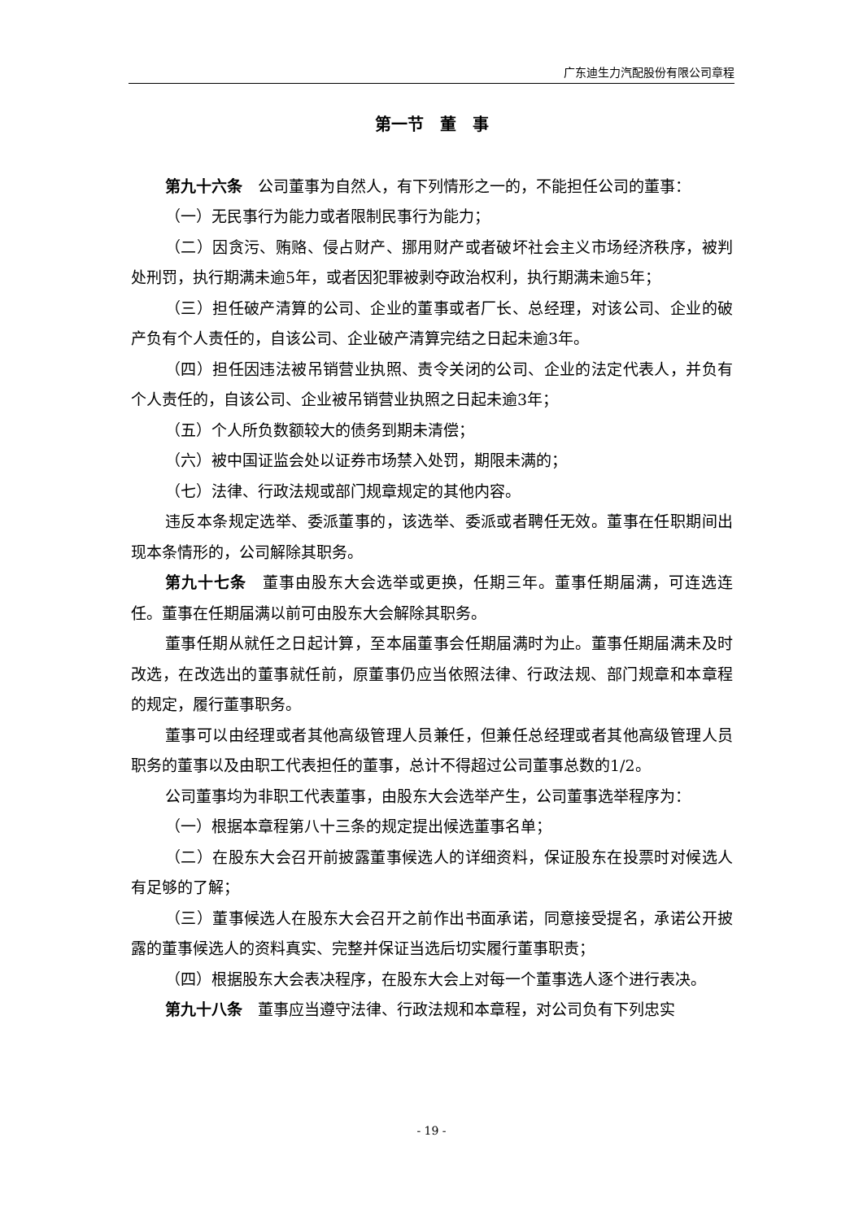广东迪生力汽配股份有限公司章程
第一节　董　事
第九十六条　公司董事为自然人，有下列情形之一的，不能担任公司的董事：
（一）无民事行为能力或者限制民事行为能力；
（二）因贪污、贿赂、侵占财产、挪用财产或者破坏社会主义市场经济秩序，被判处刑罚，执行期满未逾5年，或者因犯罪被剥夺政治权利，执行期满未逾5年；
（三）担任破产清算的公司、企业的董事或者厂长、总经理，对该公司、企业的破产负有个人责任的，自该公司、企业破产清算完结之日起未逾3年。
（四）担任因违法被吊销营业执照、责令关闭的公司、企业的法定代表人，并负有个人责任的，自该公司、企业被吊销营业执照之日起未逾3年；
（五）个人所负数额较大的债务到期未清偿；
（六）被中国证监会处以证券市场禁入处罚，期限未满的；
（七）法律、行政法规或部门规章规定的其他内容。
违反本条规定选举、委派董事的，该选举、委派或者聘任无效。董事在任职期间出现本条情形的，公司解除其职务。
第九十七条　董事由股东大会选举或更换，任期三年。董事任期届满，可连选连任。董事在任期届满以前可由股东大会解除其职务。
董事任期从就任之日起计算，至本届董事会任期届满时为止。董事任期届满未及时改选，在改选出的董事就任前，原董事仍应当依照法律、行政法规、部门规章和本章程的规定，履行董事职务。
董事可以由经理或者其他高级管理人员兼任，但兼任总经理或者其他高级管理人员职务的董事以及由职工代表担任的董事，总计不得超过公司董事总数的1/2。
公司董事均为非职工代表董事，由股东大会选举产生，公司董事选举程序为：
（一）根据本章程第八十三条的规定提出候选董事名单；
（二）在股东大会召开前披露董事候选人的详细资料，保证股东在投票时对候选人有足够的了解；
（三）董事候选人在股东大会召开之前作出书面承诺，同意接受提名，承诺公开披露的董事候选人的资料真实、完整并保证当选后切实履行董事职责；
（四）根据股东大会表决程序，在股东大会上对每一个董事选人逐个进行表决。
第九十八条　董事应当遵守法律、行政法规和本章程，对公司负有下列忠实
- 19 -